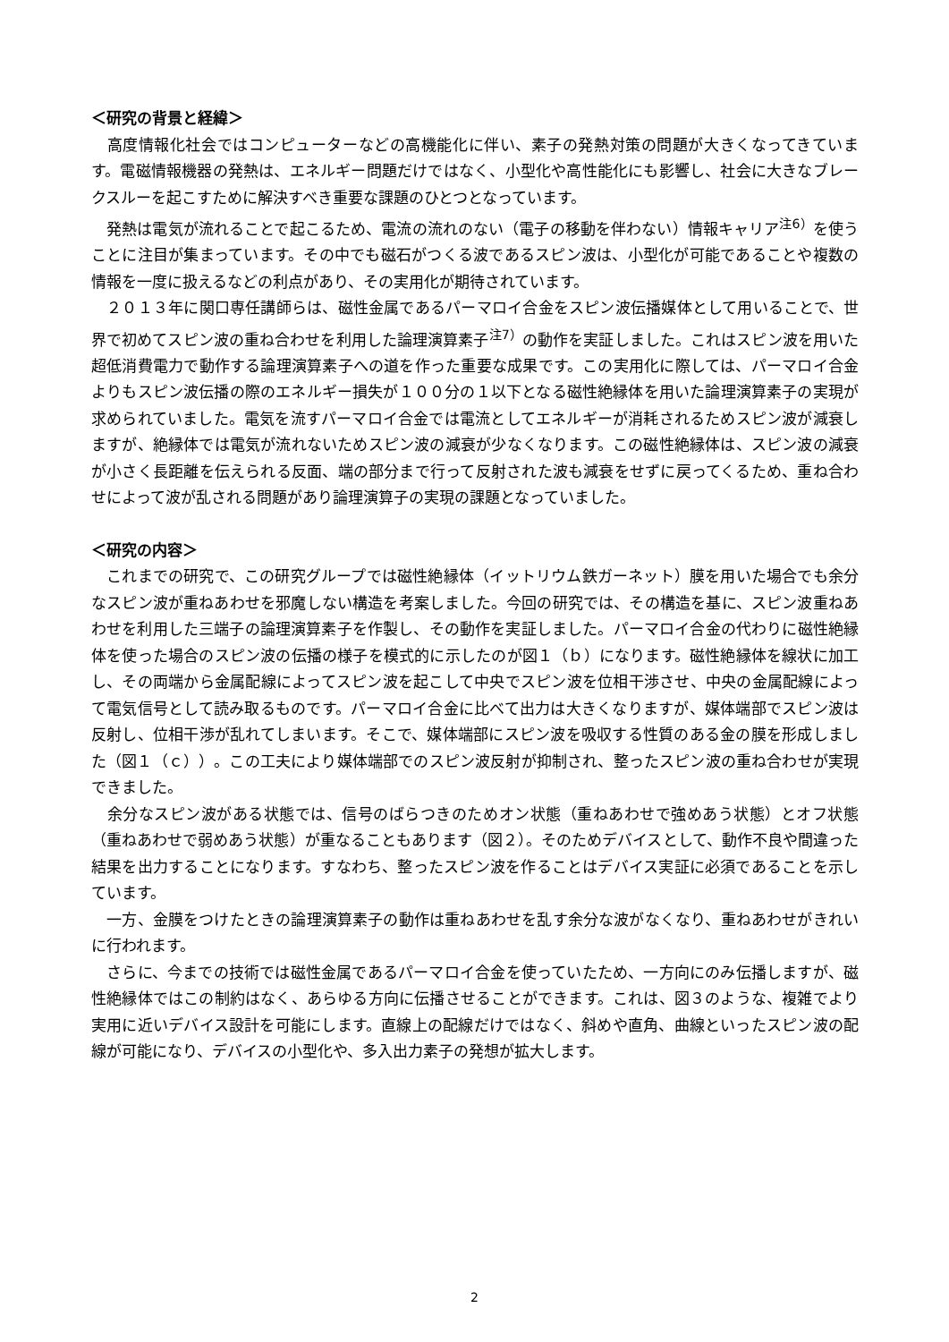＜研究の背景と経緯＞
　高度情報化社会ではコンピューターなどの高機能化に伴い、素子の発熱対策の問題が大きくなってきています。電磁情報機器の発熱は、エネルギー問題だけではなく、小型化や高性能化にも影響し、社会に大きなブレークスルーを起こすために解決すべき重要な課題のひとつとなっています。
　発熱は電気が流れることで起こるため、電流の流れのない（電子の移動を伴わない）情報キャリア<sup>注6）</sup>を使うことに注目が集まっています。その中でも磁石がつくる波であるスピン波は、小型化が可能であることや複数の情報を一度に扱えるなどの利点があり、その実用化が期待されています。
　２０１３年に関口専任講師らは、磁性金属であるパーマロイ合金をスピン波伝播媒体として用いることで、世界で初めてスピン波の重ね合わせを利用した論理演算素子<sup>注7）</sup>の動作を実証しました。これはスピン波を用いた超低消費電力で動作する論理演算素子への道を作った重要な成果です。この実用化に際しては、パーマロイ合金よりもスピン波伝播の際のエネルギー損失が１００分の１以下となる磁性絶縁体を用いた論理演算素子の実現が求められていました。電気を流すパーマロイ合金では電流としてエネルギーが消耗されるためスピン波が減衰しますが、絶縁体では電気が流れないためスピン波の減衰が少なくなります。この磁性絶縁体は、スピン波の減衰が小さく長距離を伝えられる反面、端の部分まで行って反射された波も減衰をせずに戻ってくるため、重ね合わせによって波が乱される問題があり論理演算子の実現の課題となっていました。
＜研究の内容＞
　これまでの研究で、この研究グループでは磁性絶縁体（イットリウム鉄ガーネット）膜を用いた場合でも余分なスピン波が重ねあわせを邪魔しない構造を考案しました。今回の研究では、その構造を基に、スピン波重ねあわせを利用した三端子の論理演算素子を作製し、その動作を実証しました。パーマロイ合金の代わりに磁性絶縁体を使った場合のスピン波の伝播の様子を模式的に示したのが図１（ｂ）になります。磁性絶縁体を線状に加工し、その両端から金属配線によってスピン波を起こして中央でスピン波を位相干渉させ、中央の金属配線によって電気信号として読み取るものです。パーマロイ合金に比べて出力は大きくなりますが、媒体端部でスピン波は反射し、位相干渉が乱れてしまいます。そこで、媒体端部にスピン波を吸収する性質のある金の膜を形成しました（図１（ｃ））。この工夫により媒体端部でのスピン波反射が抑制され、整ったスピン波の重ね合わせが実現できました。
　余分なスピン波がある状態では、信号のばらつきのためオン状態（重ねあわせで強めあう状態）とオフ状態（重ねあわせで弱めあう状態）が重なることもあります（図２）。そのためデバイスとして、動作不良や間違った結果を出力することになります。すなわち、整ったスピン波を作ることはデバイス実証に必須であることを示しています。
　一方、金膜をつけたときの論理演算素子の動作は重ねあわせを乱す余分な波がなくなり、重ねあわせがきれいに行われます。
　さらに、今までの技術では磁性金属であるパーマロイ合金を使っていたため、一方向にのみ伝播しますが、磁性絶縁体ではこの制約はなく、あらゆる方向に伝播させることができます。これは、図３のような、複雑でより実用に近いデバイス設計を可能にします。直線上の配線だけではなく、斜めや直角、曲線といったスピン波の配線が可能になり、デバイスの小型化や、多入出力素子の発想が拡大します。
2